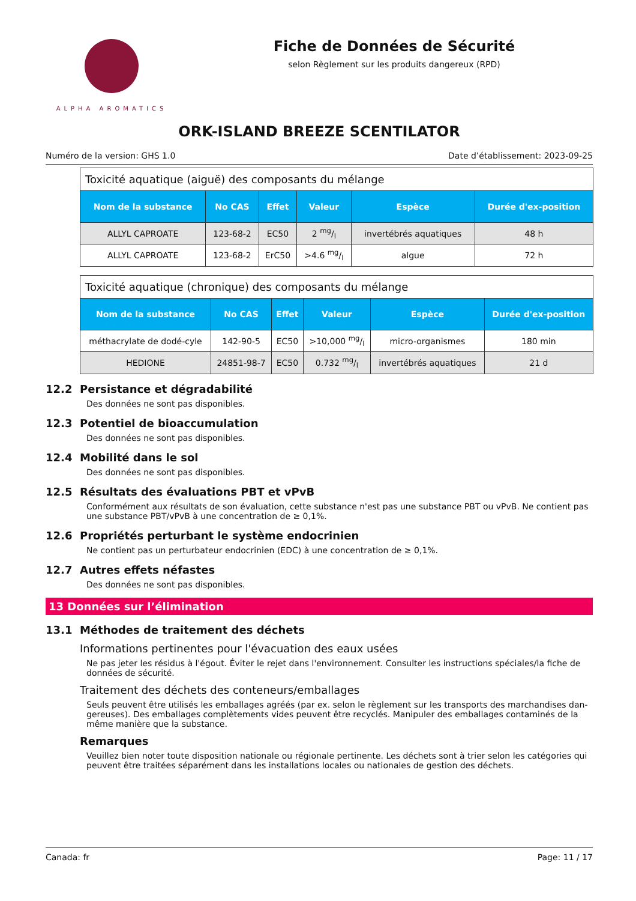ALPHA AROMATICS
Fiche de Données de Sécurité
selon Règlement sur les produits dangereux (RPD)
ORK-ISLAND BREEZE SCENTILATOR
Numéro de la version: GHS 1.0 Date d’établissement: 2023-09-25
| Toxicité aquatique (aiguë) des composants du mélange | | | | | |
| --- | --- | --- | --- | --- | --- |
| Nom de la substance | No CAS | Effet | Valeur | Espèce | Durée d'ex-position |
| ALLYL CAPROATE | 123-68-2 | EC50 | 2 mg/l | invertébrés aquatiques | 48 h |
| ALLYL CAPROATE | 123-68-2 | ErC50 | >4.6 mg/l | algue | 72 h |
| Toxicité aquatique (chronique) des composants du mélange | | | | | |
| --- | --- | --- | --- | --- | --- |
| Nom de la substance | No CAS | Effet | Valeur | Espèce | Durée d'ex-position |
| méthacrylate de dodé-cyle | 142-90-5 | EC50 | >10,000 mg/l | micro-organismes | 180 min |
| HEDIONE | 24851-98-7 | EC50 | 0.732 mg/l | invertébrés aquatiques | 21 d |
12.2 Persistance et dégradabilité
Des données ne sont pas disponibles.
12.3 Potentiel de bioaccumulation
Des données ne sont pas disponibles.
12.4 Mobilité dans le sol
Des données ne sont pas disponibles.
12.5 Résultats des évaluations PBT et vPvB
Conformément aux résultats de son évaluation, cette substance n'est pas une substance PBT ou vPvB. Ne contient pas une substance PBT/vPvB à une concentration de ≥ 0,1%.
12.6 Propriétés perturbant le système endocrinien
Ne contient pas un perturbateur endocrinien (EDC) à une concentration de ≥ 0,1%.
12.7 Autres effets néfastes
Des données ne sont pas disponibles.
13 Données sur l’élimination
13.1 Méthodes de traitement des déchets
Informations pertinentes pour l'évacuation des eaux usées
Ne pas jeter les résidus à l'égout. Éviter le rejet dans l'environnement. Consulter les instructions spéciales/la fiche de données de sécurité.
Traitement des déchets des conteneurs/emballages
Seuls peuvent être utilisés les emballages agréés (par ex. selon le règlement sur les transports des marchandises dan-gereuses). Des emballages complètements vides peuvent être recyclés. Manipuler des emballages contaminés de la même manière que la substance.
Remarques
Veuillez bien noter toute disposition nationale ou régionale pertinente. Les déchets sont à trier selon les catégories qui peuvent être traitées séparément dans les installations locales ou nationales de gestion des déchets.
Canada: fr Page: 11 / 17